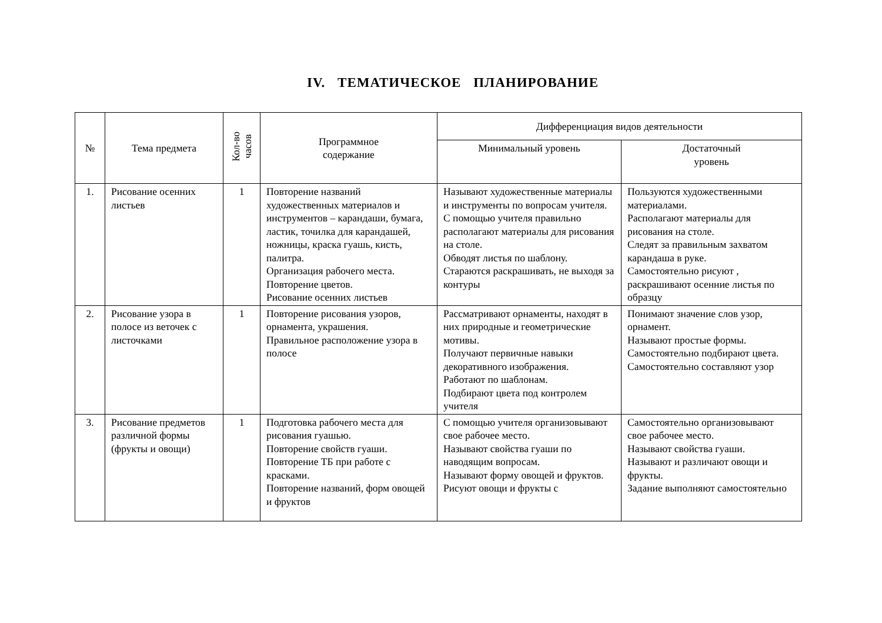IV. ТЕМАТИЧЕСКОЕ ПЛАНИРОВАНИЕ
| № | Тема предмета | Кол-во часов | Программное содержание | Дифференциация видов деятельности | |
| --- | --- | --- | --- | --- | --- |
| | | | | Минимальный уровень | Достаточный уровень |
| 1. | Рисование осенних листьев | 1 | Повторение названий художественных материалов и инструментов – карандаши, бумага, ластик, точилка для карандашей, ножницы, краска гуашь, кисть, палитра. Организация рабочего места. Повторение цветов. Рисование осенних листьев | Называют художественные материалы и инструменты по вопросам учителя. С помощью учителя правильно располагают материалы для рисования на столе. Обводят листья по шаблону. Стараются раскрашивать, не выходя за контуры | Пользуются художественными материалами. Располагают материалы для рисования на столе. Следят за правильным захватом карандаша в руке. Самостоятельно рисуют , раскрашивают осенние листья по образцу |
| 2. | Рисование узора в полосе из веточек с листочками | 1 | Повторение рисования узоров, орнамента, украшения. Правильное расположение узора в полосе | Рассматривают орнаменты, находят в них природные и геометрические мотивы. Получают первичные навыки декоративного изображения. Работают по шаблонам. Подбирают цвета под контролем учителя | Понимают значение слов узор, орнамент. Называют простые формы. Самостоятельно подбирают цвета. Самостоятельно составляют узор |
| 3. | Рисование предметов различной формы (фрукты и овощи) | 1 | Подготовка рабочего места для рисования гуашью. Повторение свойств гуаши. Повторение ТБ при работе с красками. Повторение названий, форм овощей и фруктов | С помощью учителя организовывают свое рабочее место. Называют свойства гуаши по наводящим вопросам. Называют форму овощей и фруктов. Рисуют овощи и фрукты с | Самостоятельно организовывают свое рабочее место. Называют свойства гуаши. Называют и различают овощи и фрукты. Задание выполняют самостоятельно |